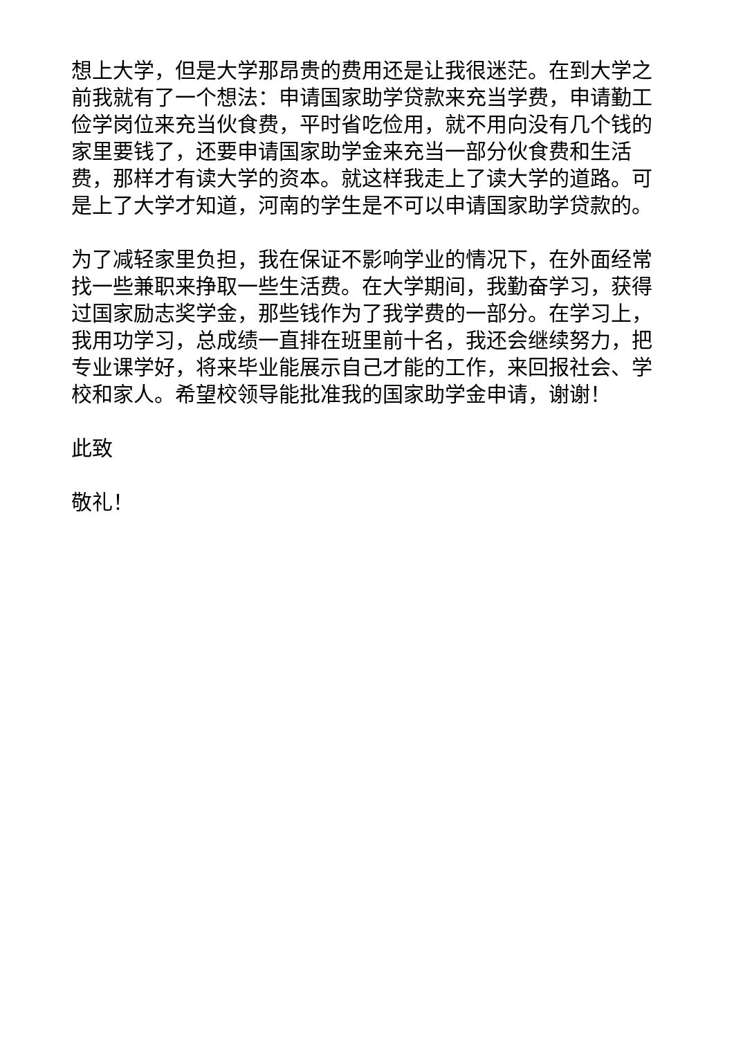想上大学，但是大学那昂贵的费用还是让我很迷茫。在到大学之前我就有了一个想法：申请国家助学贷款来充当学费，申请勤工俭学岗位来充当伙食费，平时省吃俭用，就不用向没有几个钱的家里要钱了，还要申请国家助学金来充当一部分伙食费和生活费，那样才有读大学的资本。就这样我走上了读大学的道路。可是上了大学才知道，河南的学生是不可以申请国家助学贷款的。
为了减轻家里负担，我在保证不影响学业的情况下，在外面经常找一些兼职来挣取一些生活费。在大学期间，我勤奋学习，获得过国家励志奖学金，那些钱作为了我学费的一部分。在学习上，我用功学习，总成绩一直排在班里前十名，我还会继续努力，把专业课学好，将来毕业能展示自己才能的工作，来回报社会、学校和家人。希望校领导能批准我的国家助学金申请，谢谢！
此致
敬礼！